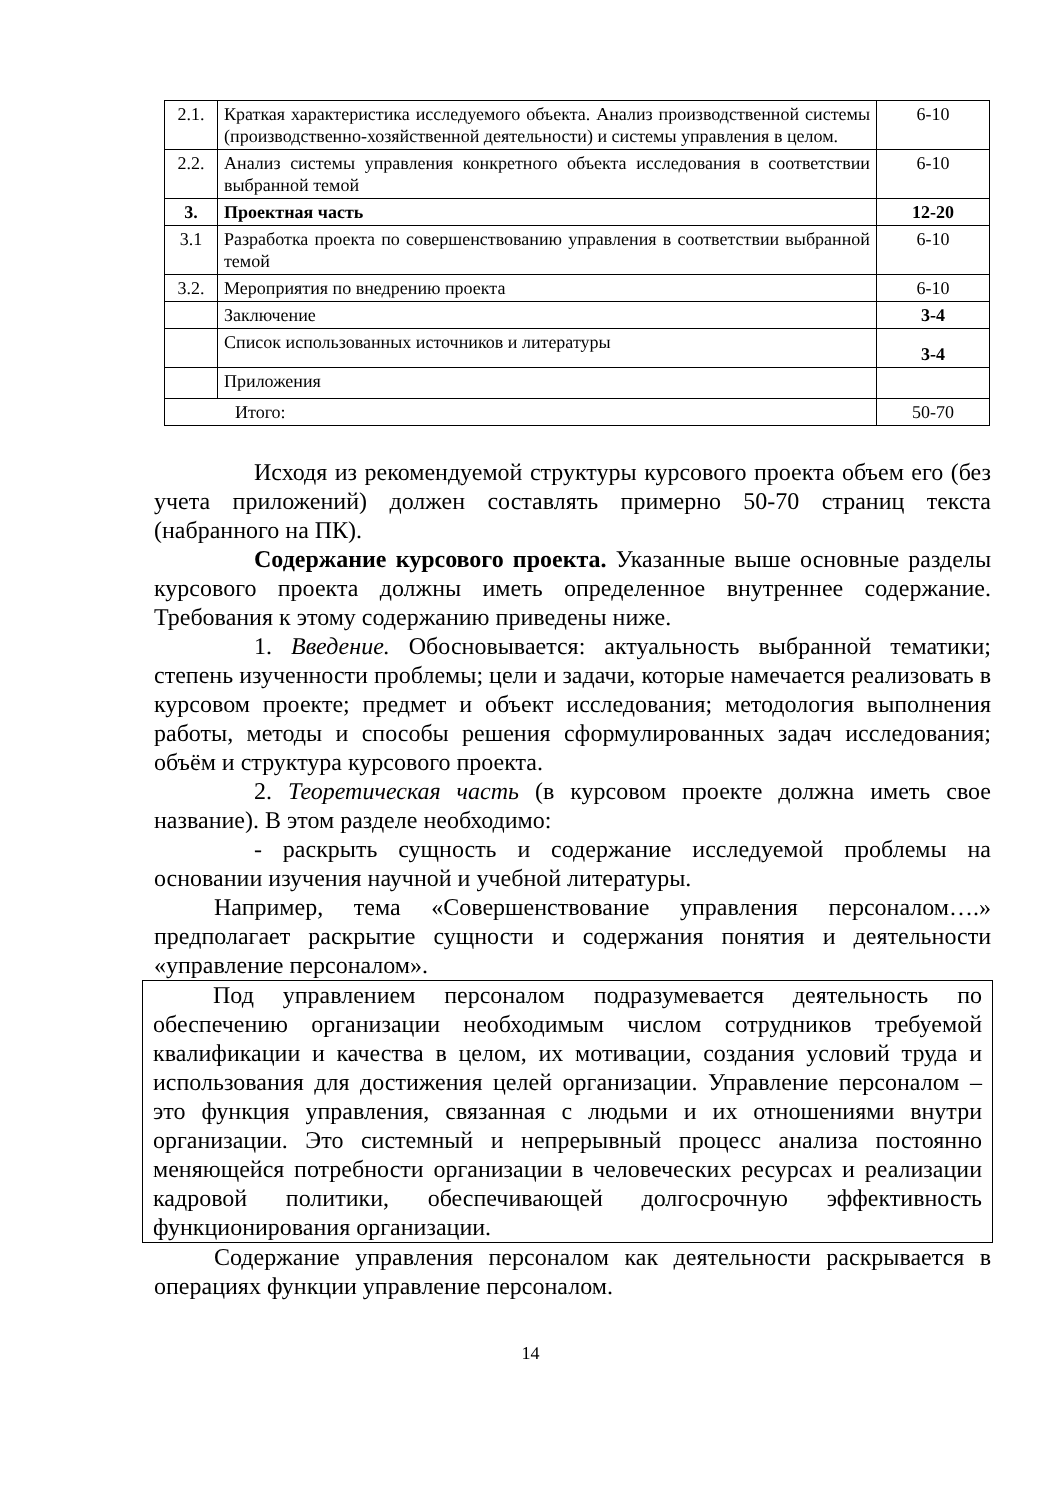| 2.1. | Краткая характеристика исследуемого объекта. Анализ производственной системы (производственно-хозяйственной деятельности) и системы управления в целом. | 6-10 |
| 2.2. | Анализ системы управления конкретного объекта исследования в соответствии выбранной темой | 6-10 |
| 3. | Проектная часть | 12-20 |
| 3.1 | Разработка проекта по совершенствованию управления в соответствии выбранной темой | 6-10 |
| 3.2. | Мероприятия по внедрению проекта | 6-10 |
| | Заключение | 3-4 |
| | Список использованных источников и литературы | 3-4 |
| | Приложения | |
| Итого: | | 50-70 |
Исходя из рекомендуемой структуры курсового проекта объем его (без учета приложений) должен составлять примерно 50-70 страниц текста (набранного на ПК).
Содержание курсового проекта. Указанные выше основные разделы курсового проекта должны иметь определенное внутреннее содержание. Требования к этому содержанию приведены ниже.
1. Введение. Обосновывается: актуальность выбранной тематики; степень изученности проблемы; цели и задачи, которые намечается реализовать в курсовом проекте; предмет и объект исследования; методология выполнения работы, методы и способы решения сформулированных задач исследования; объём и структура курсового проекта.
2. Теоретическая часть (в курсовом проекте должна иметь свое название). В этом разделе необходимо:
- раскрыть сущность и содержание исследуемой проблемы на основании изучения научной и учебной литературы.
Например, тема «Совершенствование управления персоналом….» предполагает раскрытие сущности и содержания понятия и деятельности «управление персоналом».
Под управлением персоналом подразумевается деятельность по обеспечению организации необходимым числом сотрудников требуемой квалификации и качества в целом, их мотивации, создания условий труда и использования для достижения целей организации. Управление персоналом – это функция управления, связанная с людьми и их отношениями внутри организации. Это системный и непрерывный процесс анализа постоянно меняющейся потребности организации в человеческих ресурсах и реализации кадровой политики, обеспечивающей долгосрочную эффективность функционирования организации.
Содержание управления персоналом как деятельности раскрывается в операциях функции управление персоналом.
14